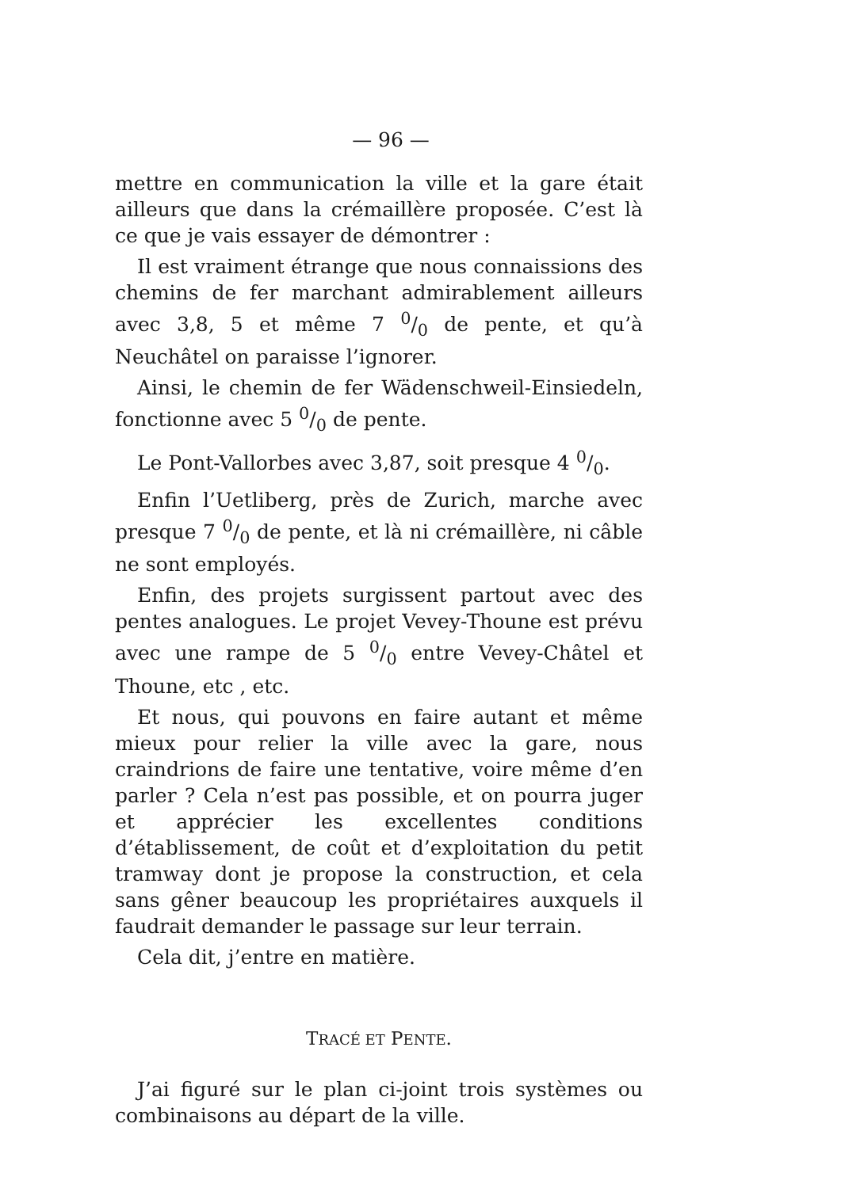— 96 —
mettre en communication la ville et la gare était ailleurs que dans la crémaillère proposée. C’est là ce que je vais essayer de démontrer :
Il est vraiment étrange que nous connaissions des chemins de fer marchant admirablement ailleurs avec 3,8, 5 et même 7 0/0 de pente, et qu’à Neuchâtel on paraisse l’ignorer.
Ainsi, le chemin de fer Wädenschweil-Einsiedeln, fonctionne avec 5 0/0 de pente.
Le Pont-Vallorbes avec 3,87, soit presque 4 0/0.
Enfin l’Uetliberg, près de Zurich, marche avec presque 7 0/0 de pente, et là ni crémaillère, ni câble ne sont employés.
Enfin, des projets surgissent partout avec des pentes analogues. Le projet Vevey-Thoune est prévu avec une rampe de 5 0/0 entre Vevey-Châtel et Thoune, etc , etc.
Et nous, qui pouvons en faire autant et même mieux pour relier la ville avec la gare, nous craindrions de faire une tentative, voire même d’en parler ? Cela n’est pas possible, et on pourra juger et apprécier les excellentes conditions d’établissement, de coût et d’exploitation du petit tramway dont je propose la construction, et cela sans gêner beaucoup les propriétaires auxquels il faudrait demander le passage sur leur terrain.
Cela dit, j’entre en matière.
TRACÉ ET PENTE.
J’ai figuré sur le plan ci-joint trois systèmes ou combinaisons au départ de la ville.